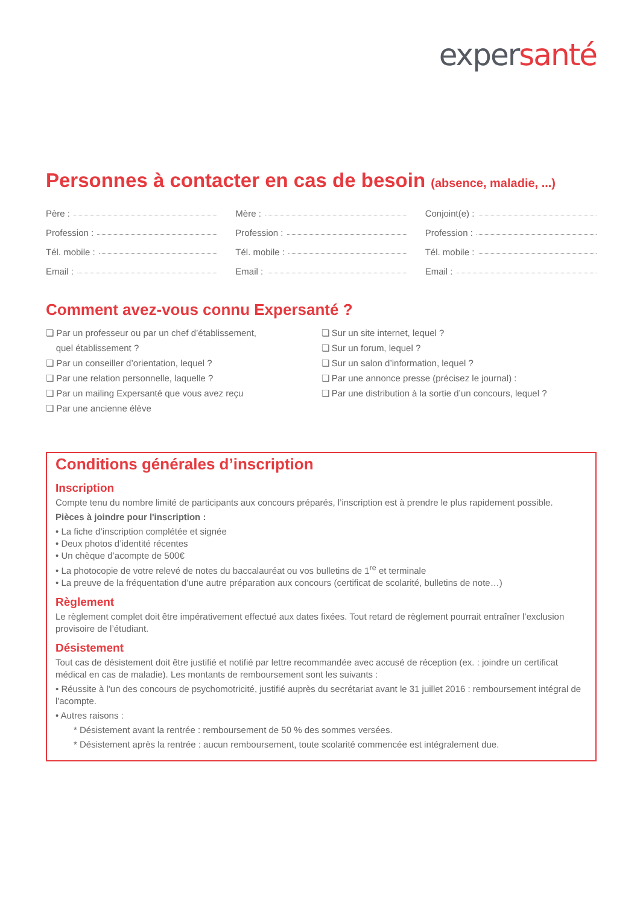exper santé
Personnes à contacter en cas de besoin (absence, maladie, ...)
Père :
Profession :
Tél. mobile :
Email :
Mère :
Profession :
Tél. mobile :
Email :
Conjoint(e) :
Profession :
Tél. mobile :
Email :
Comment avez-vous connu Expersanté ?
❏ Par un professeur ou par un chef d’établissement,
quel établissement ?
❏ Par un conseiller d’orientation, lequel ?
❏ Par une relation personnelle, laquelle ?
❏ Par un mailing Expersanté que vous avez reçu
❏ Par une ancienne élève
❏ Sur un site internet, lequel ?
❏ Sur un forum, lequel ?
❏ Sur un salon d’information, lequel ?
❏ Par une annonce presse (précisez le journal) :
❏ Par une distribution à la sortie d’un concours, lequel ?
Conditions générales d’inscription
Inscription
Compte tenu du nombre limité de participants aux concours préparés, l’inscription est à prendre le plus rapidement possible.
Pièces à joindre pour l'inscription :
• La fiche d’inscription complétée et signée
• Deux photos d’identité récentes
• Un chèque d’acompte de 500€
• La photocopie de votre relevé de notes du baccalauréat ou vos bulletins de 1<sup>re</sup> et terminale
• La preuve de la fréquentation d’une autre préparation aux concours (certificat de scolarité, bulletins de note…)
Règlement
Le règlement complet doit être impérativement effectué aux dates fixées. Tout retard de règlement pourrait entraîner l’exclusion provisoire de l’étudiant.
Désistement
Tout cas de désistement doit être justifié et notifié par lettre recommandée avec accusé de réception (ex. : joindre un certificat médical en cas de maladie). Les montants de remboursement sont les suivants :
• Réussite à l'un des concours de psychomotricité, justifié auprès du secrétariat avant le 31 juillet 2016 : remboursement intégral de l'acompte.
• Autres raisons :
* Désistement avant la rentrée : remboursement de 50 % des sommes versées.
* Désistement après la rentrée : aucun remboursement, toute scolarité commencée est intégralement due.